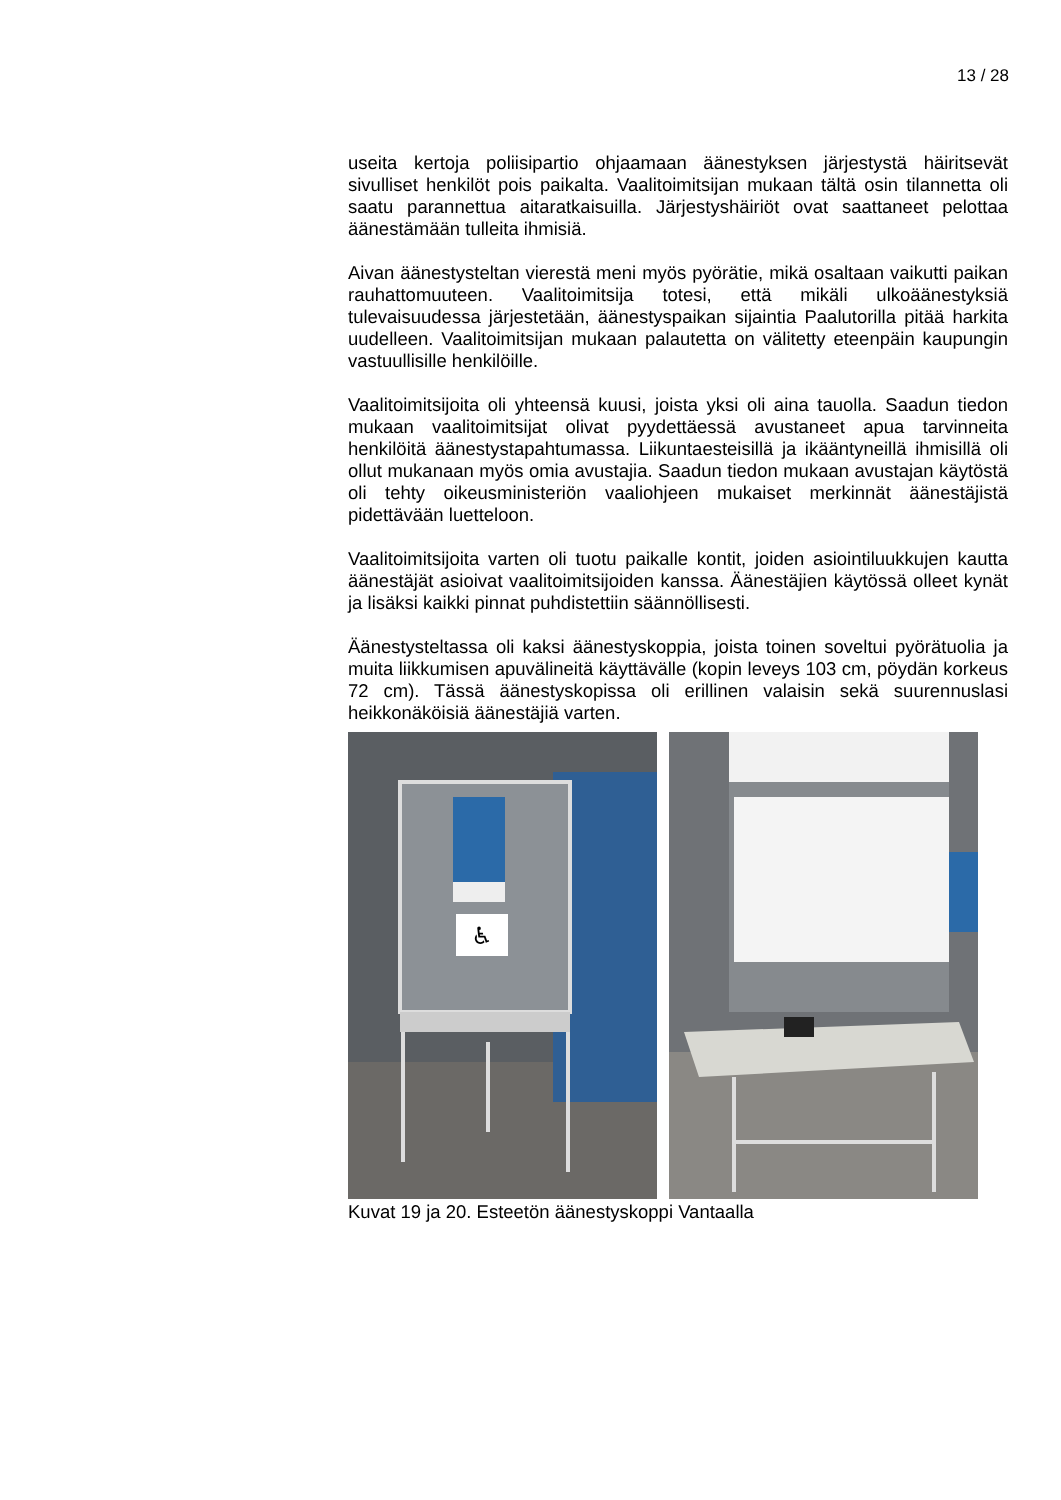13 / 28
useita kertoja poliisipartio ohjaamaan äänestyksen järjestystä häiritse­vät sivulliset henkilöt pois paikalta. Vaalitoimitsijan mukaan tältä osin tilannetta oli saatu parannettua aitaratkaisuilla. Järjestyshäiriöt ovat saattaneet pelottaa äänestämään tulleita ihmisiä.
Aivan äänestysteltan vierestä meni myös pyörätie, mikä osaltaan vai­kutti paikan rauhattomuuteen. Vaalitoimitsija totesi, että mikäli ulkoää­nestyksiä tulevaisuudessa järjestetään, äänestyspaikan sijaintia Paa­lutorilla pitää harkita uudelleen. Vaalitoimitsijan mukaan palautetta on välitetty eteenpäin kaupungin vastuullisille henkilöille.
Vaalitoimitsijoita oli yhteensä kuusi, joista yksi oli aina tauolla. Saadun tiedon mukaan vaalitoimitsijat olivat pyydettäessä avustaneet apua tar­vinneita henkilöitä äänestystapahtumassa. Liikuntaesteisillä ja ikäänty­neillä ihmisillä oli ollut mukanaan myös omia avustajia. Saadun tiedon mukaan avustajan käytöstä oli tehty oikeusministeriön vaaliohjeen mu­kaiset merkinnät äänestäjistä pidettävään luetteloon.
Vaalitoimitsijoita varten oli tuotu paikalle kontit, joiden asiointiluukkujen kautta äänestäjät asioivat vaalitoimitsijoiden kanssa. Äänestäjien käy­tössä olleet kynät ja lisäksi kaikki pinnat puhdistettiin säännöllisesti.
Äänestysteltassa oli kaksi äänestyskoppia, joista toinen soveltui pyö­rätuolia ja muita liikkumisen apuvälineitä käyttävälle (kopin leveys 103 cm, pöydän korkeus 72 cm). Tässä äänestyskopissa oli erillinen valai­sin sekä suurennuslasi heikkonäköisiä äänestäjiä varten.
♿
Kuvat 19 ja 20. Esteetön äänestyskoppi Vantaalla